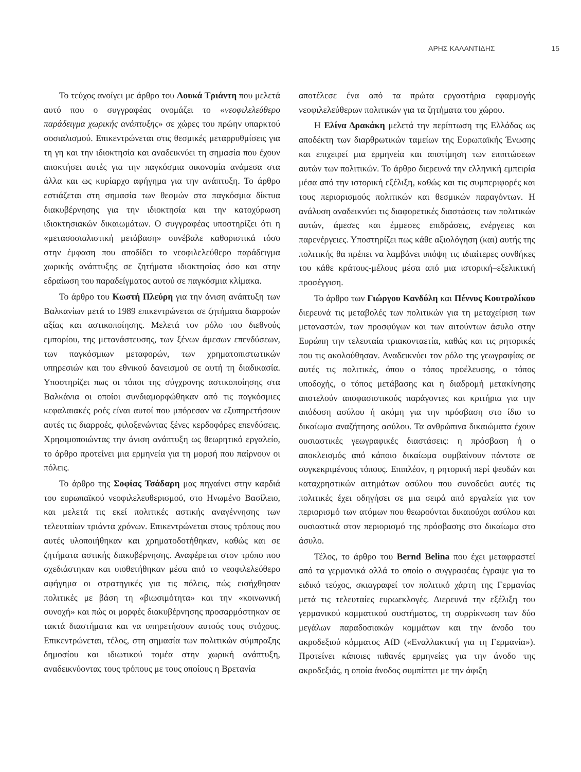ΑΡΗΣ ΚΑΛΑΝΤΙΔΗΣ 15
Το τεύχος ανοίγει με άρθρο του Λουκά Τριάντη που μελετά αυτό που ο συγγραφέας ονομάζει το «νεοφιλελεύθερο παράδειγμα χωρικής ανάπτυξης» σε χώρες του πρώην υπαρκτού σοσιαλισμού. Επικεντρώνεται στις θεσμικές μεταρρυθμίσεις για τη γη και την ιδιοκτησία και αναδεικνύει τη σημασία που έχουν αποκτήσει αυτές για την παγκόσμια οικονομία ανάμεσα στα άλλα και ως κυρίαρχο αφήγημα για την ανάπτυξη. Το άρθρο εστιάζεται στη σημασία των θεσμών στα παγκόσμια δίκτυα διακυβέρνησης για την ιδιοκτησία και την κατοχύρωση ιδιοκτησιακών δικαιωμάτων. Ο συγγραφέας υποστηρίζει ότι η «μετασοσιαλιστική μετάβαση» συνέβαλε καθοριστικά τόσο στην έμφαση που αποδίδει το νεοφιλελεύθερο παράδειγμα χωρικής ανάπτυξης σε ζητήματα ιδιοκτησίας όσο και στην εδραίωση του παραδείγματος αυτού σε παγκόσμια κλίμακα.
Το άρθρο του Κωστή Πλεύρη για την άνιση ανάπτυξη των Βαλκανίων μετά το 1989 επικεντρώνεται σε ζητήματα διαρροών αξίας και αστικοποίησης. Μελετά τον ρόλο του διεθνούς εμπορίου, της μετανάστευσης, των ξένων άμεσων επενδύσεων, των παγκόσμιων μεταφορών, των χρηματοπιστωτικών υπηρεσιών και του εθνικού δανεισμού σε αυτή τη διαδικασία. Υποστηρίζει πως οι τόποι της σύγχρονης αστικοποίησης στα Βαλκάνια οι οποίοι συνδιαμορφώθηκαν από τις παγκόσμιες κεφαλαιακές ροές είναι αυτοί που μπόρεσαν να εξυπηρετήσουν αυτές τις διαρροές, φιλοξενώντας ξένες κερδοφόρες επενδύσεις. Χρησιμοποιώντας την άνιση ανάπτυξη ως θεωρητικό εργαλείο, το άρθρο προτείνει μια ερμηνεία για τη μορφή που παίρνουν οι πόλεις.
Το άρθρο της Σοφίας Τσάδαρη μας πηγαίνει στην καρδιά του ευρωπαϊκού νεοφιλελευθερισμού, στο Ηνωμένο Βασίλειο, και μελετά τις εκεί πολιτικές αστικής αναγέννησης των τελευταίων τριάντα χρόνων. Επικεντρώνεται στους τρόπους που αυτές υλοποιήθηκαν και χρηματοδοτήθηκαν, καθώς και σε ζητήματα αστικής διακυβέρνησης. Αναφέρεται στον τρόπο που σχεδιάστηκαν και υιοθετήθηκαν μέσα από το νεοφιλελεύθερο αφήγημα οι στρατηγικές για τις πόλεις, πώς εισήχθησαν πολιτικές με βάση τη «βιωσιμότητα» και την «κοινωνική συνοχή» και πώς οι μορφές διακυβέρνησης προσαρμόστηκαν σε τακτά διαστήματα και να υπηρετήσουν αυτούς τους στόχους. Επικεντρώνεται, τέλος, στη σημασία των πολιτικών σύμπραξης δημοσίου και ιδιωτικού τομέα στην χωρική ανάπτυξη, αναδεικνύοντας τους τρόπους με τους οποίους η Βρετανία
αποτέλεσε ένα από τα πρώτα εργαστήρια εφαρμογής νεοφιλελεύθερων πολιτικών για τα ζητήματα του χώρου.
Η Ελίνα Δρακάκη μελετά την περίπτωση της Ελλάδας ως αποδέκτη των διαρθρωτικών ταμείων της Ευρωπαϊκής Ένωσης και επιχειρεί μια ερμηνεία και αποτίμηση των επιπτώσεων αυτών των πολιτικών. Το άρθρο διερευνά την ελληνική εμπειρία μέσα από την ιστορική εξέλιξη, καθώς και τις συμπεριφορές και τους περιορισμούς πολιτικών και θεσμικών παραγόντων. Η ανάλυση αναδεικνύει τις διαφορετικές διαστάσεις των πολιτικών αυτών, άμεσες και έμμεσες επιδράσεις, ενέργειες και παρενέργειες. Υποστηρίζει πως κάθε αξιολόγηση (και) αυτής της πολιτικής θα πρέπει να λαμβάνει υπόψη τις ιδιαίτερες συνθήκες του κάθε κράτους-μέλους μέσα από μια ιστορική–εξελικτική προσέγγιση.
Το άρθρο των Γιώργου Κανδύλη και Πέννυς Κουτρολίκου διερευνά τις μεταβολές των πολιτικών για τη μεταχείριση των μεταναστών, των προσφύγων και των αιτούντων άσυλο στην Ευρώπη την τελευταία τριακονταετία, καθώς και τις ρητορικές που τις ακολούθησαν. Αναδεικνύει τον ρόλο της γεωγραφίας σε αυτές τις πολιτικές, όπου ο τόπος προέλευσης, ο τόπος υποδοχής, ο τόπος μετάβασης και η διαδρομή μετακίνησης αποτελούν αποφασιστικούς παράγοντες και κριτήρια για την απόδοση ασύλου ή ακόμη για την πρόσβαση στο ίδιο το δικαίωμα αναζήτησης ασύλου. Τα ανθρώπινα δικαιώματα έχουν ουσιαστικές γεωγραφικές διαστάσεις: η πρόσβαση ή ο αποκλεισμός από κάποιο δικαίωμα συμβαίνουν πάντοτε σε συγκεκριμένους τόπους. Επιπλέον, η ρητορική περί ψευδών και καταχρηστικών αιτημάτων ασύλου που συνοδεύει αυτές τις πολιτικές έχει οδηγήσει σε μια σειρά από εργαλεία για τον περιορισμό των ατόμων που θεωρούνται δικαιούχοι ασύλου και ουσιαστικά στον περιορισμό της πρόσβασης στο δικαίωμα στο άσυλο.
Τέλος, το άρθρο του Bernd Belina που έχει μεταφραστεί από τα γερμανικά αλλά το οποίο ο συγγραφέας έγραψε για το ειδικό τεύχος, σκιαγραφεί τον πολιτικό χάρτη της Γερμανίας μετά τις τελευταίες ευρωεκλογές. Διερευνά την εξέλιξη του γερμανικού κομματικού συστήματος, τη συρρίκνωση των δύο μεγάλων παραδοσιακών κομμάτων και την άνοδο του ακροδεξιού κόμματος AfD («Εναλλακτική για τη Γερμανία»). Προτείνει κάποιες πιθανές ερμηνείες για την άνοδο της ακροδεξιάς, η οποία άνοδος συμπίπτει με την άφιξη